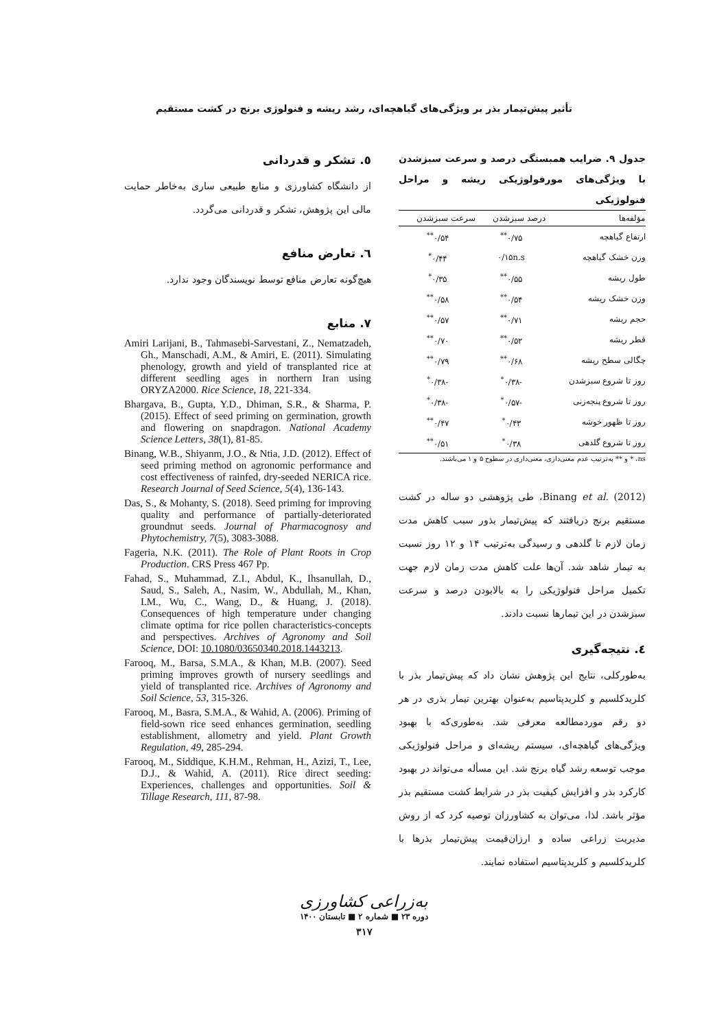تأثیر پیش‌تیمار بذر بر ویژگی‌های گیاهچه‌ای، رشد ریشه و فنولوژی برنج در کشت مستقیم
جدول ۹. ضرایب همبستگی درصد و سرعت سبزشدن با ویژگی‌های مورفولوژیکی ریشه و مراحل فنولوژیکی
| مؤلفه‌ها | درصد سبزشدن | سرعت سبزشدن |
| --- | --- | --- |
| ارتفاع گیاهچه | ۰/۷۵<sup>**</sup> | ۰/۵۴<sup>**</sup> |
| وزن خشک گیاهچه | ۰/۱۵n.s | ۰/۴۴<sup>*</sup> |
| طول ریشه | ۰/۵۵<sup>**</sup> | ۰/۳۵<sup>*</sup> |
| وزن خشک ریشه | ۰/۵۴<sup>**</sup> | ۰/۵۸<sup>**</sup> |
| حجم ریشه | ۰/۷۱<sup>**</sup> | ۰/۵۷<sup>**</sup> |
| قطر ریشه | ۰/۵۲<sup>**</sup> | ۰/۷۰<sup>**</sup> |
| چگالی سطح ریشه | ۰/۶۸<sup>**</sup> | ۰/۷۹<sup>**</sup> |
| روز تا شروع سبزشدن | -۰/۳۸<sup>*</sup> | -۰/۳۸<sup>*</sup> |
| روز تا شروع پنجه‌زنی | -۰/۵۷<sup>*</sup> | -۰/۳۸<sup>*</sup> |
| روز تا ظهور خوشه | ۰/۴۳<sup>*</sup> | ۰/۴۷<sup>**</sup> |
| روز تا شروع گلدهی | ۰/۳۸<sup>*</sup> | ۰/۵۱<sup>**</sup> |
ns، * و ** به‌ترتیب عدم معنی‌داری، معنی‌داری در سطوح ۵ و ۱ می‌باشند.
Binang et al. (2012)، طی پژوهشی دو ساله در کشت مستقیم برنج دریافتند که پیش‌تیمار بذور سبب کاهش مدت زمان لازم تا گلدهی و رسیدگی به‌ترتیب ۱۴ و ۱۲ روز نسبت به تیمار شاهد شد. آن‌ها علت کاهش مدت زمان لازم جهت تکمیل مراحل فنولوژیکی را به بالابودن درصد و سرعت سبزشدن در این تیمارها نسبت دادند.
٤. نتیجه‌گیری
به‌طورکلی، نتایج این پژوهش نشان داد که پیش‌تیمار بذر با کلریدکلسیم و کلریدپتاسیم به‌عنوان بهترین تیمار بذری در هر دو رقم موردمطالعه معرفی شد. به‌طوری‌که با بهبود ویژگی‌های گیاهچه‌ای، سیستم ریشه‌ای و مراحل فنولوژیکی موجب توسعه رشد گیاه برنج شد. این مسأله می‌تواند در بهبود کارکرد بذر و افزایش کیفیت بذر در شرایط کشت مستقیم بذر مؤثر باشد. لذا، می‌توان به کشاورزان توصیه کرد که از روش مدیریت زراعی ساده و ارزان‌قیمت پیش‌تیمار بذرها با کلریدکلسیم و کلریدپتاسیم استفاده نمایند.
٥. تشکر و قدردانی
از دانشگاه کشاورزی و منابع طبیعی ساری به‌خاطر حمایت مالی این پژوهش، تشکر و قدردانی می‌گردد.
٦. تعارض منافع
هیچ‌گونه تعارض منافع توسط نویسندگان وجود ندارد.
۷. منابع
Amiri Larijani, B., Tahmasebi-Sarvestani, Z., Nematzadeh, Gh., Manschadi, A.M., & Amiri, E. (2011). Simulating phenology, growth and yield of transplanted rice at different seedling ages in northern Iran using ORYZA2000. Rice Science, 18, 221-334.
Bhargava, B., Gupta, Y.D., Dhiman, S.R., & Sharma, P. (2015). Effect of seed priming on germination, growth and flowering on snapdragon. National Academy Science Letters, 38(1), 81-85.
Binang, W.B., Shiyanm, J.O., & Ntia, J.D. (2012). Effect of seed priming method on agronomic performance and cost effectiveness of rainfed, dry-seeded NERICA rice. Research Journal of Seed Science, 5(4), 136-143.
Das, S., & Mohanty, S. (2018). Seed priming for improving quality and performance of partially-deteriorated groundnut seeds. Journal of Pharmacognosy and Phytochemistry, 7(5), 3083-3088.
Fageria, N.K. (2011). The Role of Plant Roots in Crop Production. CRS Press 467 Pp.
Fahad, S., Muhammad, Z.I., Abdul, K., Ihsanullah, D., Saud, S., Saleh, A., Nasim, W., Abdullah, M., Khan, I.M., Wu, C., Wang, D., & Huang, J. (2018). Consequences of high temperature under changing climate optima for rice pollen characteristics-concepts and perspectives. Archives of Agronomy and Soil Science, DOI: 10.1080/03650340.2018.1443213.
Farooq, M., Barsa, S.M.A., & Khan, M.B. (2007). Seed priming improves growth of nursery seedlings and yield of transplanted rice. Archives of Agronomy and Soil Science, 53, 315-326.
Farooq, M., Basra, S.M.A., & Wahid, A. (2006). Priming of field-sown rice seed enhances germination, seedling establishment, allometry and yield. Plant Growth Regulation, 49, 285-294.
Farooq, M., Siddique, K.H.M., Rehman, H., Azizi, T., Lee, D.J., & Wahid, A. (2011). Rice direct seeding: Experiences, challenges and opportunities. Soil & Tillage Research, 111, 87-98.
به‌زراعی کشاورزی
دوره ۲۳ ■ شماره ۲ ■ تابستان ۱۴۰۰
۳۱۷